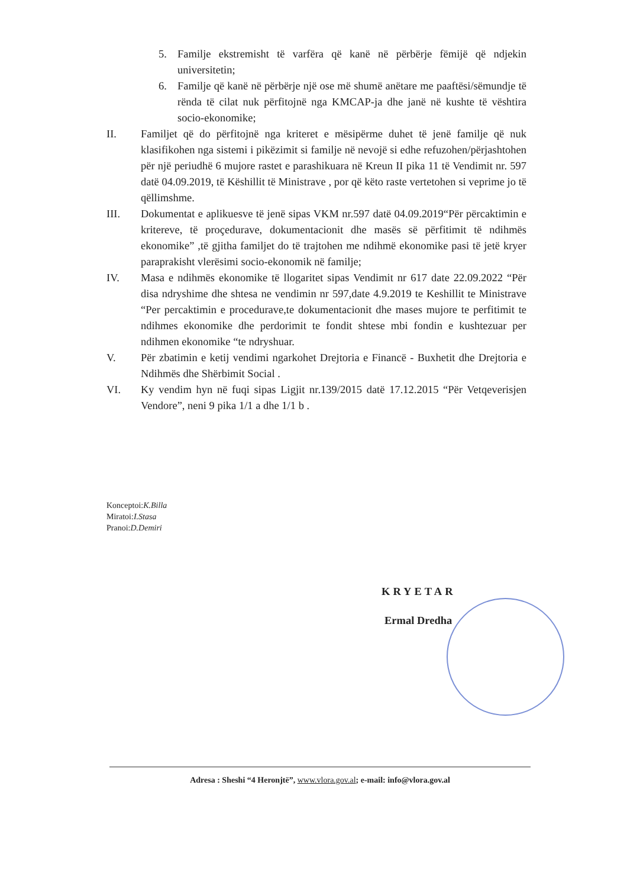5. Familje ekstremisht të varfëra që kanë në përbërje fëmijë që ndjekin universitetin;
6. Familje që kanë në përbërje një ose më shumë anëtare me paaftësi/sëmundje të rënda të cilat nuk përfitojnë nga KMCAP-ja dhe janë në kushte të vështira socio-ekonomike;
II. Familjet që do përfitojnë nga kriteret e mësipërme duhet të jenë familje që nuk klasifikohen nga sistemi i pikëzimit si familje në nevojë si edhe refuzohen/përjashtohen për një periudhë 6 mujore rastet e parashikuara në Kreun II pika 11 të Vendimit nr. 597 datë 04.09.2019, të Këshillit të Ministrave , por që këto raste vertetohen si veprime jo të qëllimshme.
III. Dokumentat e aplikuesve të jenë sipas VKM nr.597 datë 04.09.2019“Për përcaktimin e kritereve, të proçedurave, dokumentacionit dhe masës së përfitimit të ndihmës ekonomike” ,të gjitha familjet do të trajtohen me ndihmë ekonomike pasi të jetë kryer paraprakisht vlerësimi socio-ekonomik në familje;
IV. Masa e ndihmës ekonomike të llogaritet sipas Vendimit nr 617 date 22.09.2022 “Për disa ndryshime dhe shtesa ne vendimin nr 597,date 4.9.2019 te Keshillit te Ministrave “Per percaktimin e procedurave,te dokumentacionit dhe mases mujore te perfitimit te ndihmes ekonomike dhe perdorimit te fondit shtese mbi fondin e kushtezuar per ndihmen ekonomike “te ndryshuar.
V. Për zbatimin e ketij vendimi ngarkohet Drejtoria e Financë - Buxhetit dhe Drejtoria e Ndihmës dhe Shërbimit Social .
VI. Ky vendim hyn në fuqi sipas Ligjit nr.139/2015 datë 17.12.2015 “Për Vetqeverisjen Vendore”, neni 9 pika 1/1 a dhe 1/1 b .
Konceptoi:K.Billa
Miratoi:I.Stasa
Pranoi:D.Demiri
KRYETAR
Ermal Dredha
Adresa : Sheshi “4 Heronjtë”, www.vlora.gov.al; e-mail: info@vlora.gov.al